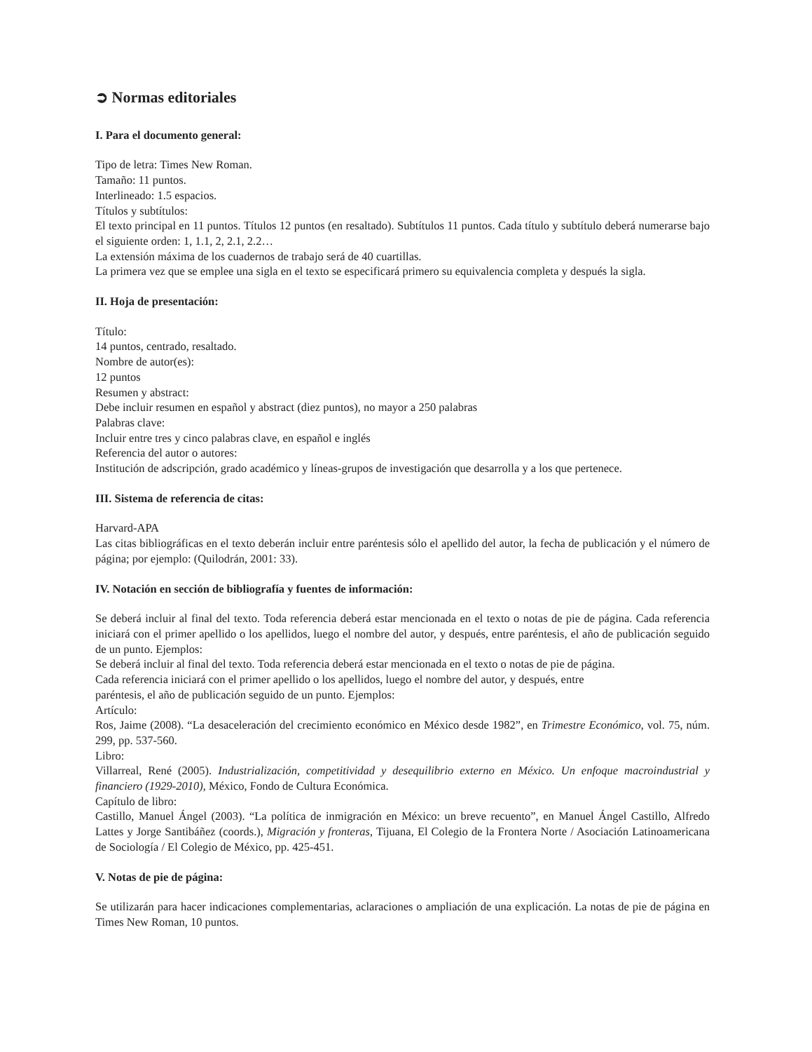➲ Normas editoriales
I. Para el documento general:
Tipo de letra: Times New Roman.
Tamaño: 11 puntos.
Interlineado: 1.5 espacios.
Títulos y subtítulos:
El texto principal en 11 puntos. Títulos 12 puntos (en resaltado). Subtítulos 11 puntos. Cada título y subtítulo deberá numerarse bajo el siguiente orden: 1, 1.1, 2, 2.1, 2.2…
La extensión máxima de los cuadernos de trabajo será de 40 cuartillas.
La primera vez que se emplee una sigla en el texto se especificará primero su equivalencia completa y después la sigla.
II. Hoja de presentación:
Título:
14 puntos, centrado, resaltado.
Nombre de autor(es):
12 puntos
Resumen y abstract:
Debe incluir resumen en español y abstract (diez puntos), no mayor a 250 palabras
Palabras clave:
Incluir entre tres y cinco palabras clave, en español e inglés
Referencia del autor o autores:
Institución de adscripción, grado académico y líneas-grupos de investigación que desarrolla y a los que pertenece.
III. Sistema de referencia de citas:
Harvard-APA
Las citas bibliográficas en el texto deberán incluir entre paréntesis sólo el apellido del autor, la fecha de publicación y el número de página; por ejemplo: (Quilodrán, 2001: 33).
IV. Notación en sección de bibliografía y fuentes de información:
Se deberá incluir al final del texto. Toda referencia deberá estar mencionada en el texto o notas de pie de página. Cada referencia iniciará con el primer apellido o los apellidos, luego el nombre del autor, y después, entre paréntesis, el año de publicación seguido de un punto. Ejemplos:
Se deberá incluir al final del texto. Toda referencia deberá estar mencionada en el texto o notas de pie de página.
Cada referencia iniciará con el primer apellido o los apellidos, luego el nombre del autor, y después, entre
paréntesis, el año de publicación seguido de un punto. Ejemplos:
Artículo:
Ros, Jaime (2008). “La desaceleración del crecimiento económico en México desde 1982”, en Trimestre Económico, vol. 75, núm. 299, pp. 537-560.
Libro:
Villarreal, René (2005). Industrialización, competitividad y desequilibrio externo en México. Un enfoque macroindustrial y financiero (1929-2010), México, Fondo de Cultura Económica.
Capítulo de libro:
Castillo, Manuel Ángel (2003). “La política de inmigración en México: un breve recuento”, en Manuel Ángel Castillo, Alfredo Lattes y Jorge Santibáñez (coords.), Migración y fronteras, Tijuana, El Colegio de la Frontera Norte / Asociación Latinoamericana de Sociología / El Colegio de México, pp. 425-451.
V. Notas de pie de página:
Se utilizarán para hacer indicaciones complementarias, aclaraciones o ampliación de una explicación. La notas de pie de página en Times New Roman, 10 puntos.